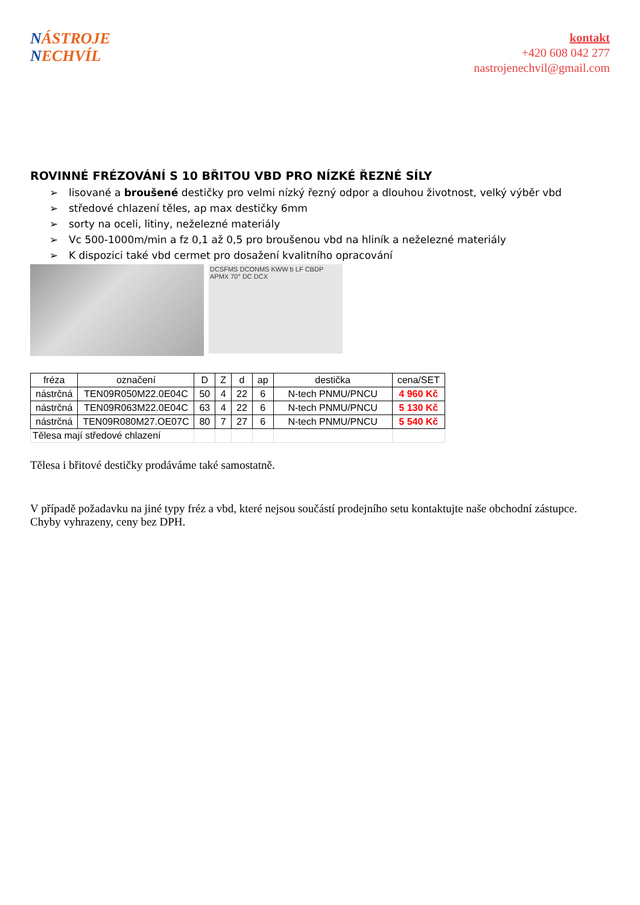NÁSTROJE
NECHVÍL
kontakt
+420 608 042 277
nastrojenechvil@gmail.com
ROVINNÉ FRÉZOVÁNÍ S 10 BŘITOU VBD PRO NÍZKÉ ŘEZNÉ SÍLY
➢ lisované a broušené destičky pro velmi nízký řezný odpor a dlouhou životnost, velký výběr vbd
➢ středové chlazení těles, ap max destičky 6mm
➢ sorty na oceli, litiny, neželezné materiály
➢ Vc 500-1000m/min a fz 0,1 až 0,5 pro broušenou vbd na hliník a neželezné materiály
➢ K dispozici také vbd cermet pro dosažení kvalitního opracování
DCSFMS DCONMS KWW b LF CBDP APMX 70° DC DCX
| fréza | označení | D | Z | d | ap | destička | cena/SET |
| --- | --- | --- | --- | --- | --- | --- | --- |
| nástrčná | TEN09R050M22.0E04C | 50 | 4 | 22 | 6 | N-tech PNMU/PNCU | 4 960 Kč |
| nástrčná | TEN09R063M22.0E04C | 63 | 4 | 22 | 6 | N-tech PNMU/PNCU | 5 130 Kč |
| nástrčná | TEN09R080M27.OE07C | 80 | 7 | 27 | 6 | N-tech PNMU/PNCU | 5 540 Kč |
| Tělesa mají středové chlazení | | | | | | | |
Tělesa i břitové destičky prodáváme také samostatně.
V případě požadavku na jiné typy fréz a vbd, které nejsou součástí prodejního setu kontaktujte naše obchodní zástupce. Chyby vyhrazeny, ceny bez DPH.